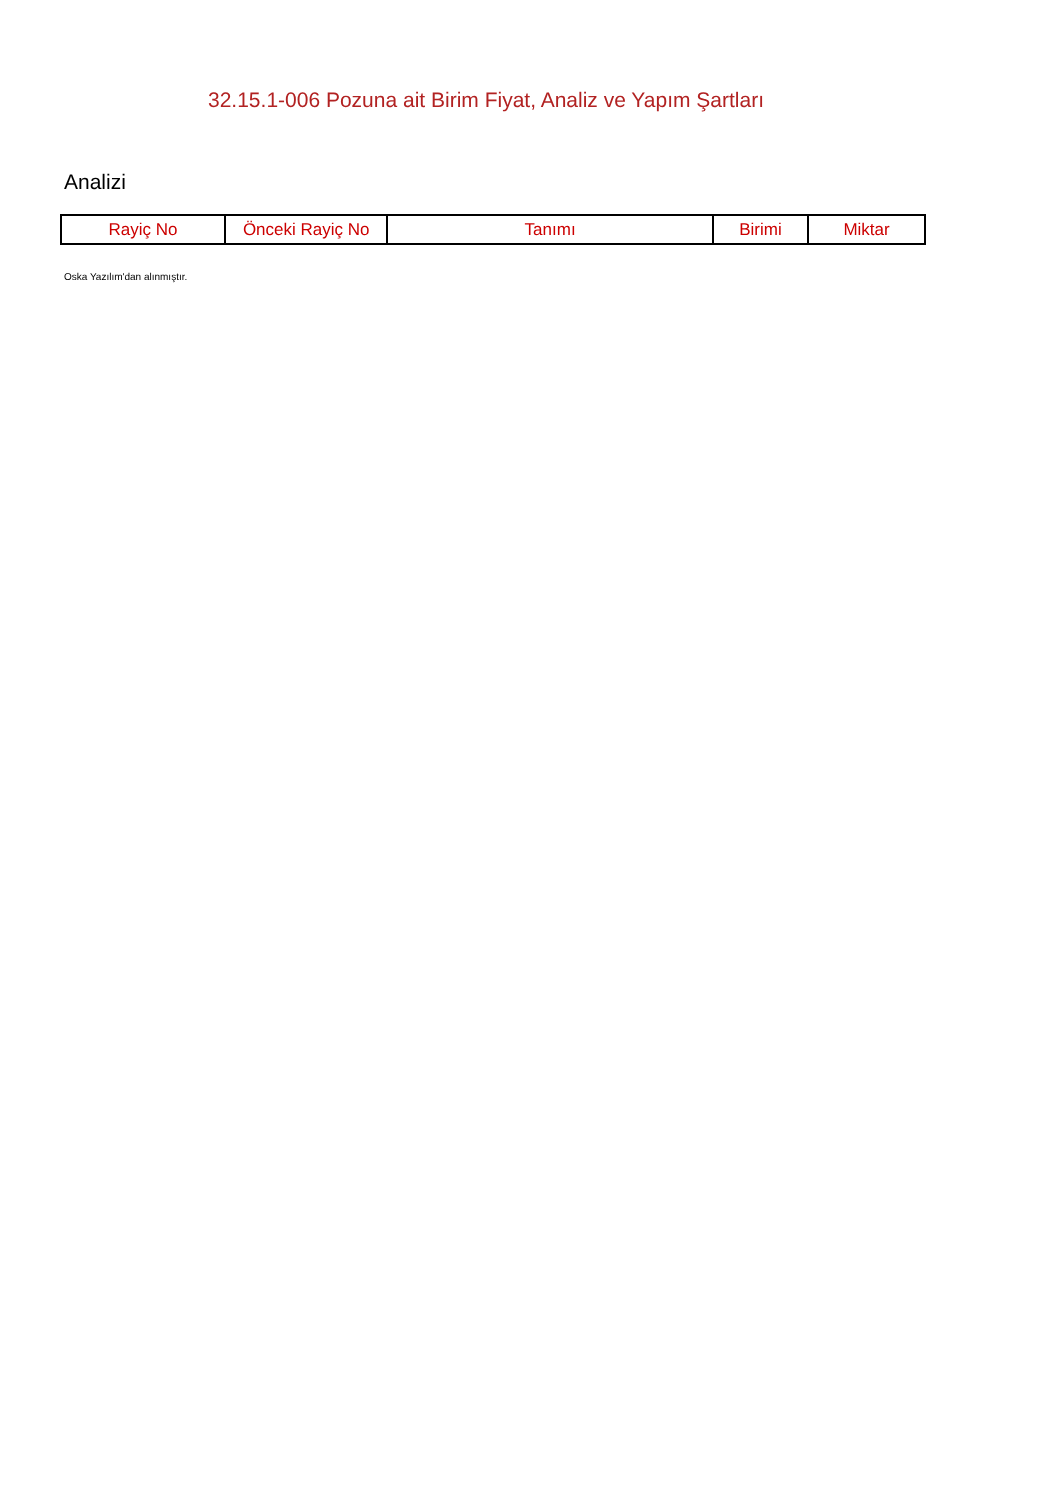32.15.1-006 Pozuna ait Birim Fiyat, Analiz ve Yapım Şartları
Analizi
| Rayiç No | Önceki Rayiç No | Tanımı | Birimi | Miktar |
| --- | --- | --- | --- | --- |
Oska Yazılım'dan alınmıştır.